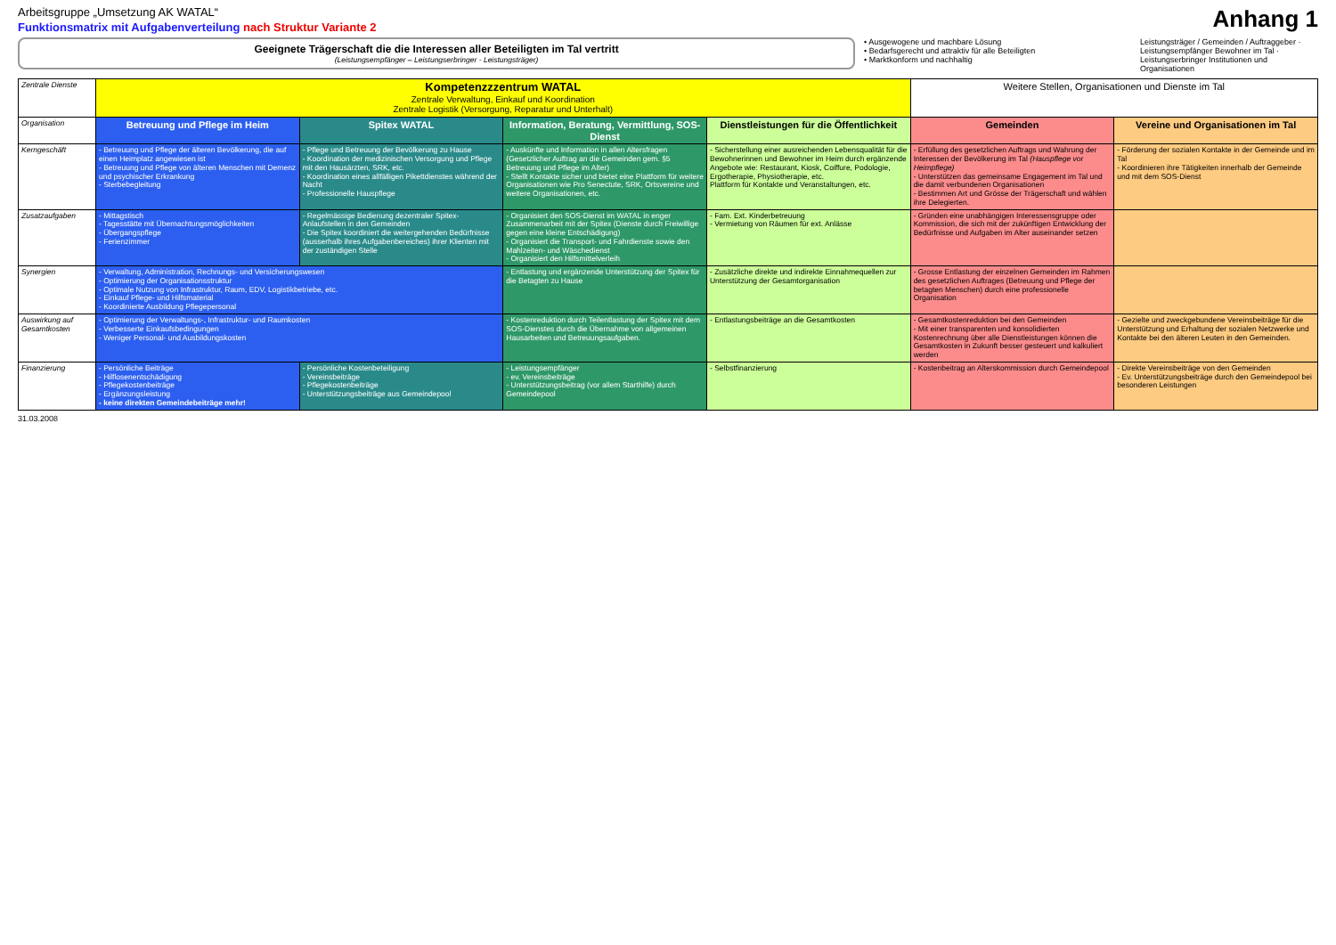Arbeitsgruppe „Umsetzung AK WATAL“
Funktionsmatrix mit Aufgabenverteilung nach Struktur Variante 2
Anhang 1
Geeignete Trägerschaft die die Interessen aller Beteiligten im Tal vertritt
(Leistungsempfänger – Leistungserbringer - Leistungsträger)
• Ausgewogene und machbare Lösung
• Bedarfsgerecht und attraktiv für alle Beteiligten
• Marktkonform und nachhaltig
Leistungsträger / Gemeinden / Auftraggeber · Leistungsempfänger Bewohner im Tal · Leistungserbringer Institutionen und Organisationen
| Zentrale Dienste | Kompetenzzzentrum WATAL Zentrale Verwaltung, Einkauf und Koordination Zentrale Logistik (Versorgung, Reparatur und Unterhalt) | | | | Weitere Stellen, Organisationen und Dienste im Tal | |
| Organisation | Betreuung und Pflege im Heim | Spitex WATAL | Information, Beratung, Vermittlung, SOS-Dienst | Dienstleistungen für die Öffentlichkeit | Gemeinden | Vereine und Organisationen im Tal |
| Kerngeschäft | - Betreuung und Pflege der älteren Bevölkerung, die auf einen Heimplatz angewiesen ist - Betreuung und Pflege von älteren Menschen mit Demenz und psychischer Erkrankung - Sterbebegleitung | - Pflege und Betreuung der Bevölkerung zu Hause - Koordination der medizinischen Versorgung und Pflege mit den Hausärzten, SRK, etc. - Koordination eines allfälligen Pikettdienstes während der Nacht - Professionelle Hauspflege | - Auskünfte und Information in allen Altersfragen (Gesetzlicher Auftrag an die Gemeinden gem. §5 Betreuung und Pflege im Alter) - Stellt Kontakte sicher und bietet eine Plattform für weitere Organisationen wie Pro Senectute, SRK, Ortsvereine und weitere Organisationen, etc. | - Sicherstellung einer ausreichenden Lebensqualität für die Bewohnerinnen und Bewohner im Heim durch ergänzende Angebote wie: Restaurant, Kiosk, Coiffure, Podologie, Ergotherapie, Physiotherapie, etc. Plattform für Kontakte und Veranstaltungen, etc. | - Erfüllung des gesetzlichen Auftrags und Wahrung der Interessen der Bevölkerung im Tal (Hauspflege vor Heimpflege) - Unterstützen das gemeinsame Engagement im Tal und die damit verbundenen Organisationen - Bestimmen Art und Grösse der Trägerschaft und wählen ihre Delegierten. | - Förderung der sozialen Kontakte in der Gemeinde und im Tal - Koordinieren ihre Tätigkeiten innerhalb der Gemeinde und mit dem SOS-Dienst |
| Zusatzaufgaben | - Mittagstisch - Tagesstätte mit Übernachtungsmöglichkeiten - Übergangspflege - Ferienzimmer | - Regelmässige Bedienung dezentraler Spitex-Anlaufstellen in den Gemeinden - Die Spitex koordiniert die weitergehenden Bedürfnisse (ausserhalb ihres Aufgabenbereiches) ihrer Klienten mit der zuständigen Stelle | - Organisiert den SOS-Dienst im WATAL in enger Zusammenarbeit mit der Spitex (Dienste durch Freiwillige gegen eine kleine Entschädigung) - Organisiert die Transport- und Fahrdienste sowie den Mahlzeiten- und Wäschedienst - Organisiert den Hilfsmittelverleih | - Fam. Ext. Kinderbetreuung - Vermietung von Räumen für ext. Anlässe | - Gründen eine unabhängigen Interessensgruppe oder Kommission, die sich mit der zukünftigen Entwicklung der Bedürfnisse und Aufgaben im Alter auseinander setzen | |
| Synergien | - Verwaltung, Administration, Rechnungs- und Versicherungswesen - Optimierung der Organisationsstruktur - Optimale Nutzung von Infrastruktur, Raum, EDV, Logistikbetriebe, etc. - Einkauf Pflege- und Hilfsmaterial - Koordinierte Ausbildung Pflegepersonal | | - Entlastung und ergänzende Unterstützung der Spitex für die Betagten zu Hause | - Zusätzliche direkte und indirekte Einnahmequellen zur Unterstützung der Gesamtorganisation | - Grosse Entlastung der einzelnen Gemeinden im Rahmen des gesetzlichen Auftrages (Betreuung und Pflege der betagten Menschen) durch eine professionelle Organisation | |
| Auswirkung auf Gesamtkosten | - Optimierung der Verwaltungs-, Infrastruktur- und Raumkosten - Verbesserte Einkaufsbedingungen - Weniger Personal- und Ausbildungskosten | | - Kostenreduktion durch Teilentlastung der Spitex mit dem SOS-Dienstes durch die Übernahme von allgemeinen Hausarbeiten und Betreuungsaufgaben. | - Entlastungsbeiträge an die Gesamtkosten | - Gesamtkostenreduktion bei den Gemeinden - Mit einer transparenten und konsolidierten Kostenrechnung über alle Dienstleistungen können die Gesamtkosten in Zukunft besser gesteuert und kalkuliert werden | - Gezielte und zweckgebundene Vereinsbeiträge für die Unterstützung und Erhaltung der sozialen Netzwerke und Kontakte bei den älteren Leuten in den Gemeinden. |
| Finanzierung | - Persönliche Beiträge - Hilflosenentschädigung - Pflegekostenbeiträge - Ergänzungsleistung - keine direkten Gemeindebeiträge mehr! | - Persönliche Kostenbeteiligung - Vereinsbeiträge - Pflegekostenbeiträge - Unterstützungsbeiträge aus Gemeindepool | - Leistungsempfänger - ev. Vereinsbeiträge - Unterstützungsbeitrag (vor allem Starthilfe) durch Gemeindepool | - Selbstfinanzierung | - Kostenbeitrag an Alterskommission durch Gemeindepool | - Direkte Vereinsbeiträge von den Gemeinden - Ev. Unterstützungsbeiträge durch den Gemeindepool bei besonderen Leistungen |
31.03.2008